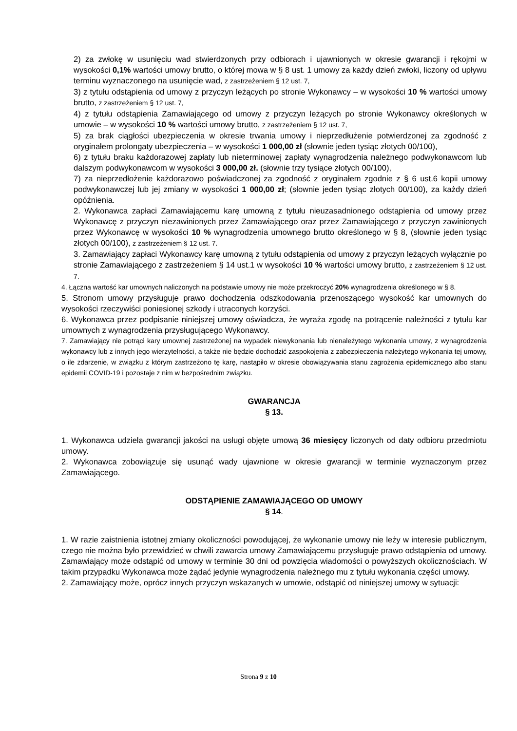2) za zwłokę w usunięciu wad stwierdzonych przy odbiorach i ujawnionych w okresie gwarancji i rękojmi w wysokości 0,1% wartości umowy brutto, o której mowa w § 8 ust. 1 umowy za każdy dzień zwłoki, liczony od upływu terminu wyznaczonego na usunięcie wad, z zastrzeżeniem § 12 ust. 7,
3) z tytułu odstąpienia od umowy z przyczyn leżących po stronie Wykonawcy – w wysokości 10 % wartości umowy brutto, z zastrzeżeniem § 12 ust. 7,
4) z tytułu odstąpienia Zamawiającego od umowy z przyczyn leżących po stronie Wykonawcy określonych w umowie – w wysokości 10 % wartości umowy brutto, z zastrzeżeniem § 12 ust. 7,
5) za brak ciągłości ubezpieczenia w okresie trwania umowy i nieprzedłużenie potwierdzonej za zgodność z oryginałem prolongaty ubezpieczenia – w wysokości 1 000,00 zł (słownie jeden tysiąc złotych 00/100),
6) z tytułu braku każdorazowej zapłaty lub nieterminowej zapłaty wynagrodzenia należnego podwykonawcom lub dalszym podwykonawcom w wysokości 3 000,00 zł. (słownie trzy tysiące złotych 00/100),
7) za nieprzedłożenie każdorazowo poświadczonej za zgodność z oryginałem zgodnie z § 6 ust.6 kopii umowy podwykonawczej lub jej zmiany w wysokości 1 000,00 zł; (słownie jeden tysiąc złotych 00/100), za każdy dzień opóźnienia.
2. Wykonawca zapłaci Zamawiającemu karę umowną z tytułu nieuzasadnionego odstąpienia od umowy przez Wykonawcę z przyczyn niezawinionych przez Zamawiającego oraz przez Zamawiającego z przyczyn zawinionych przez Wykonawcę w wysokości 10 % wynagrodzenia umownego brutto określonego w § 8, (słownie jeden tysiąc złotych 00/100), z zastrzeżeniem § 12 ust. 7.
3. Zamawiający zapłaci Wykonawcy karę umowną z tytułu odstąpienia od umowy z przyczyn leżących wyłącznie po stronie Zamawiającego z zastrzeżeniem § 14 ust.1 w wysokości 10 % wartości umowy brutto, z zastrzeżeniem § 12 ust. 7.
4. Łączna wartość kar umownych naliczonych na podstawie umowy nie może przekroczyć 20% wynagrodzenia określonego w § 8.
5. Stronom umowy przysługuje prawo dochodzenia odszkodowania przenoszącego wysokość kar umownych do wysokości rzeczywiści poniesionej szkody i utraconych korzyści.
6. Wykonawca przez podpisanie niniejszej umowy oświadcza, że wyraża zgodę na potrącenie należności z tytułu kar umownych z wynagrodzenia przysługującego Wykonawcy.
7. Zamawiający nie potrąci kary umownej zastrzeżonej na wypadek niewykonania lub nienależytego wykonania umowy, z wynagrodzenia wykonawcy lub z innych jego wierzytelności, a także nie będzie dochodzić zaspokojenia z zabezpieczenia należytego wykonania tej umowy, o ile zdarzenie, w związku z którym zastrzeżono tę karę, nastąpiło w okresie obowiązywania stanu zagrożenia epidemicznego albo stanu epidemii COVID-19 i pozostaje z nim w bezpośrednim związku.
GWARANCJA
§ 13.
1. Wykonawca udziela gwarancji jakości na usługi objęte umową 36 miesięcy liczonych od daty odbioru przedmiotu umowy.
2. Wykonawca zobowiązuje się usunąć wady ujawnione w okresie gwarancji w terminie wyznaczonym przez Zamawiającego.
ODSTĄPIENIE ZAMAWIAJĄCEGO OD UMOWY
§ 14.
1. W razie zaistnienia istotnej zmiany okoliczności powodującej, że wykonanie umowy nie leży w interesie publicznym, czego nie można było przewidzieć w chwili zawarcia umowy Zamawiającemu przysługuje prawo odstąpienia od umowy. Zamawiający może odstąpić od umowy w terminie 30 dni od powzięcia wiadomości o powyższych okolicznościach. W takim przypadku Wykonawca może żądać jedynie wynagrodzenia należnego mu z tytułu wykonania części umowy.
2. Zamawiający może, oprócz innych przyczyn wskazanych w umowie, odstąpić od niniejszej umowy w sytuacji:
Strona 9 z 10